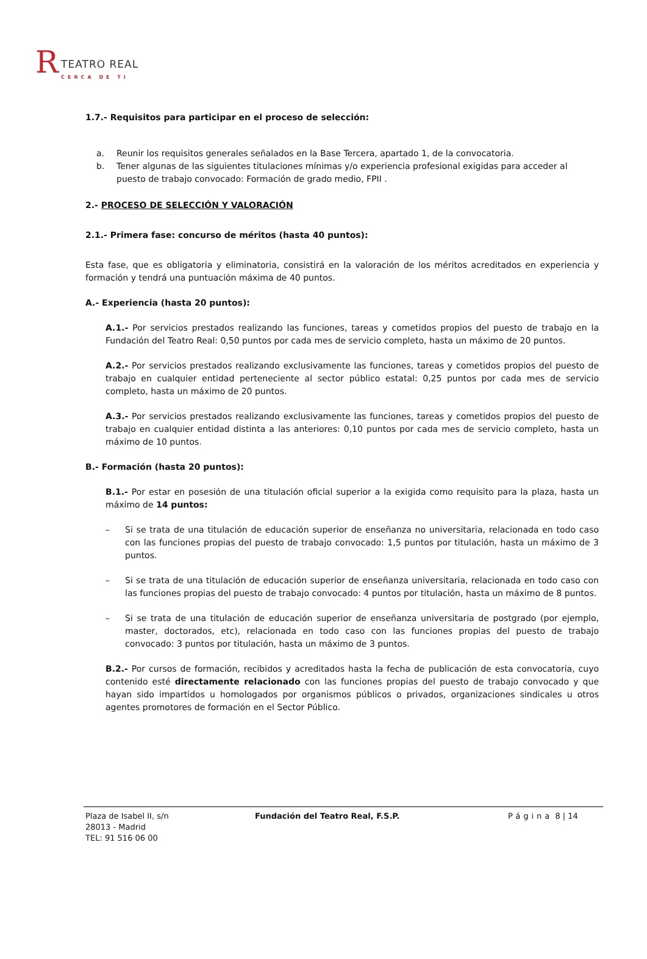R TEATRO REAL
CERCA DE TI
1.7.- Requisitos para participar en el proceso de selección:
a. Reunir los requisitos generales señalados en la Base Tercera, apartado 1, de la convocatoria.
b. Tener algunas de las siguientes titulaciones mínimas y/o experiencia profesional exigidas para acceder al puesto de trabajo convocado: Formación de grado medio, FPII .
2.- PROCESO DE SELECCIÓN Y VALORACIÓN
2.1.- Primera fase: concurso de méritos (hasta 40 puntos):
Esta fase, que es obligatoria y eliminatoria, consistirá en la valoración de los méritos acreditados en experiencia y formación y tendrá una puntuación máxima de 40 puntos.
A.- Experiencia (hasta 20 puntos):
A.1.- Por servicios prestados realizando las funciones, tareas y cometidos propios del puesto de trabajo en la Fundación del Teatro Real: 0,50 puntos por cada mes de servicio completo, hasta un máximo de 20 puntos.
A.2.- Por servicios prestados realizando exclusivamente las funciones, tareas y cometidos propios del puesto de trabajo en cualquier entidad perteneciente al sector público estatal: 0,25 puntos por cada mes de servicio completo, hasta un máximo de 20 puntos.
A.3.- Por servicios prestados realizando exclusivamente las funciones, tareas y cometidos propios del puesto de trabajo en cualquier entidad distinta a las anteriores: 0,10 puntos por cada mes de servicio completo, hasta un máximo de 10 puntos.
B.- Formación (hasta 20 puntos):
B.1.- Por estar en posesión de una titulación oficial superior a la exigida como requisito para la plaza, hasta un máximo de 14 puntos:
– Si se trata de una titulación de educación superior de enseñanza no universitaria, relacionada en todo caso con las funciones propias del puesto de trabajo convocado: 1,5 puntos por titulación, hasta un máximo de 3 puntos.
– Si se trata de una titulación de educación superior de enseñanza universitaria, relacionada en todo caso con las funciones propias del puesto de trabajo convocado: 4 puntos por titulación, hasta un máximo de 8 puntos.
– Si se trata de una titulación de educación superior de enseñanza universitaria de postgrado (por ejemplo, master, doctorados, etc), relacionada en todo caso con las funciones propias del puesto de trabajo convocado: 3 puntos por titulación, hasta un máximo de 3 puntos.
B.2.- Por cursos de formación, recibidos y acreditados hasta la fecha de publicación de esta convocatoria, cuyo contenido esté directamente relacionado con las funciones propias del puesto de trabajo convocado y que hayan sido impartidos u homologados por organismos públicos o privados, organizaciones sindicales u otros agentes promotores de formación en el Sector Público.
Plaza de Isabel II, s/n
28013 - Madrid
TEL: 91 516 06 00
Fundación del Teatro Real, F.S.P. Página 8 | 14